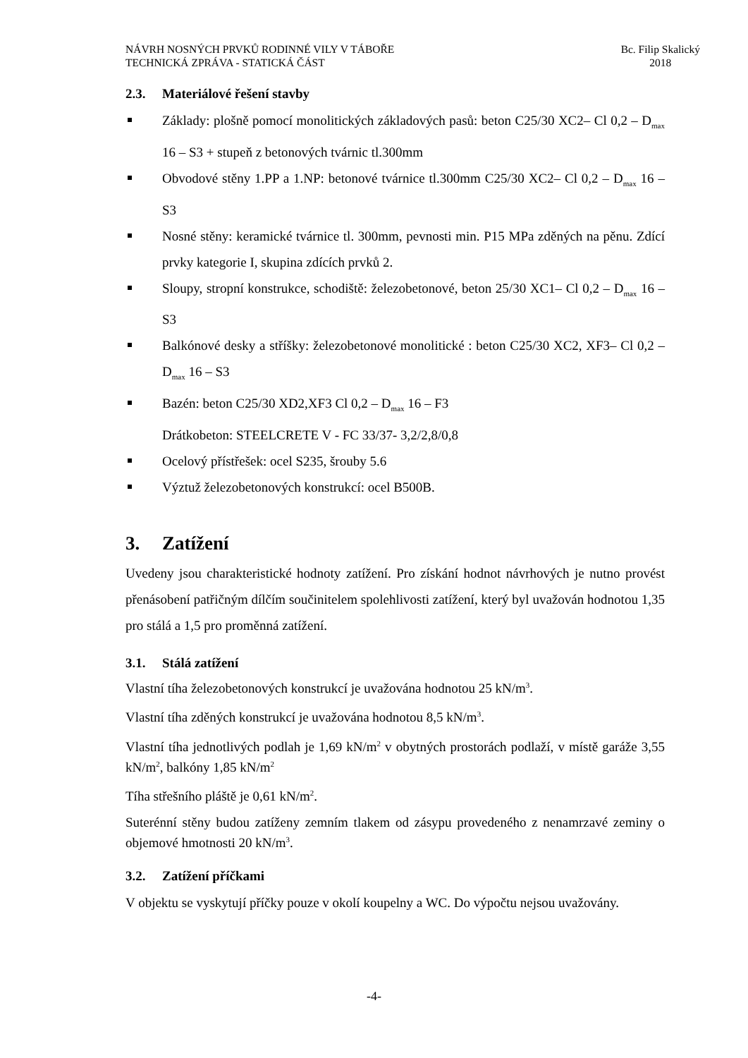NÁVRH NOSNÝCH PRVKŮ RODINNÉ VILY V TÁBOŘE
TECHNICKÁ ZPRÁVA - STATICKÁ ČÁST
Bc. Filip Skalický
2018
2.3. Materiálové řešení stavby
Základy: plošně pomocí monolitických základových pasů: beton C25/30 XC2– Cl 0,2 – D<sub>max</sub> 16 – S3 + stupeň z betonových tvárnic tl.300mm
Obvodové stěny 1.PP a 1.NP: betonové tvárnice tl.300mm C25/30 XC2– Cl 0,2 – D<sub>max</sub> 16 – S3
Nosné stěny: keramické tvárnice tl. 300mm, pevnosti min. P15 MPa zděných na pěnu. Zdící prvky kategorie I, skupina zdících prvků 2.
Sloupy, stropní konstrukce, schodiště: železobetonové, beton 25/30 XC1– Cl 0,2 – D<sub>max</sub> 16 – S3
Balkónové desky a stříšky: železobetonové monolitické : beton C25/30 XC2, XF3– Cl 0,2 – D<sub>max</sub> 16 – S3
Bazén: beton C25/30 XD2,XF3 Cl 0,2 – D<sub>max</sub> 16 – F3
Drátkobeton: STEELCRETE V - FC 33/37- 3,2/2,8/0,8
Ocelový přístřešek: ocel S235, šrouby 5.6
Výztuž železobetonových konstrukcí: ocel B500B.
3. Zatížení
Uvedeny jsou charakteristické hodnoty zatížení. Pro získání hodnot návrhových je nutno provést přenásobení patřičným dílčím součinitelem spolehlivosti zatížení, který byl uvažován hodnotou 1,35 pro stálá a 1,5 pro proměnná zatížení.
3.1. Stálá zatížení
Vlastní tíha železobetonových konstrukcí je uvažována hodnotou 25 kN/m<sup>3</sup>.
Vlastní tíha zděných konstrukcí je uvažována hodnotou 8,5 kN/m<sup>3</sup>.
Vlastní tíha jednotlivých podlah je 1,69 kN/m<sup>2</sup> v obytných prostorách podlaží, v místě garáže 3,55 kN/m<sup>2</sup>, balkóny 1,85 kN/m<sup>2</sup>
Tíha střešního pláště je 0,61 kN/m<sup>2</sup>.
Suterénní stěny budou zatíženy zemním tlakem od zásypu provedeného z nenamrzavé zeminy o objemové hmotnosti 20 kN/m<sup>3</sup>.
3.2. Zatížení příčkami
V objektu se vyskytují příčky pouze v okolí koupelny a WC. Do výpočtu nejsou uvažovány.
-4-